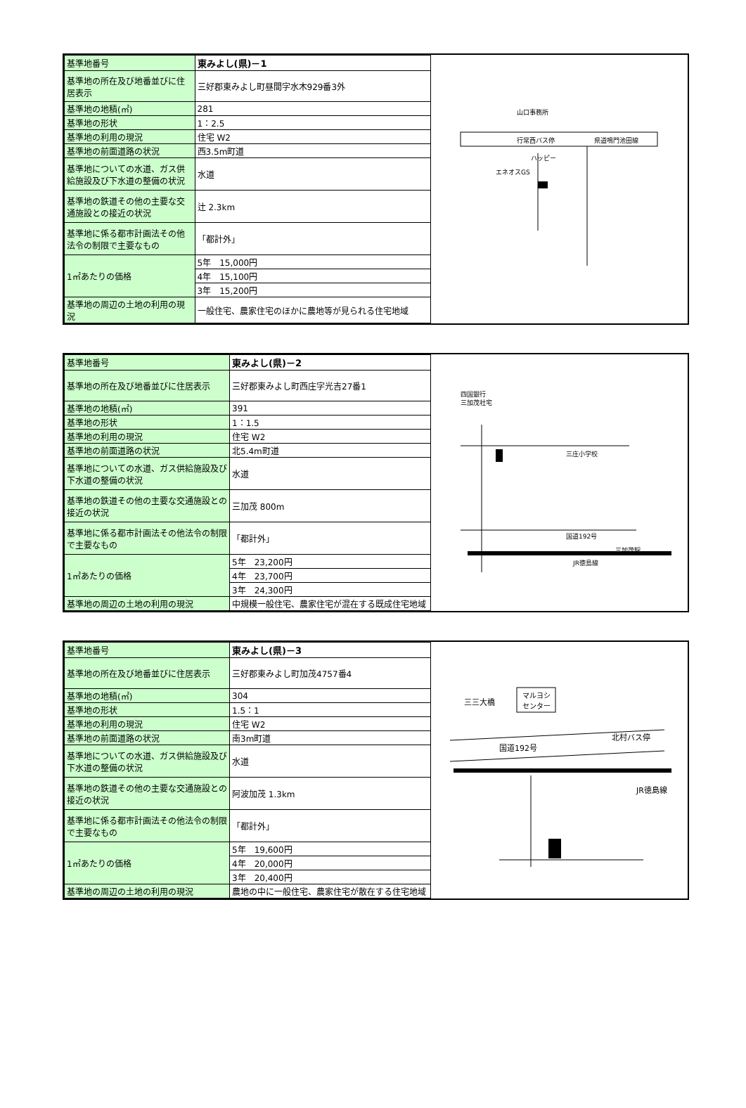| 基準地番号 | 東みよし(県)－1 |
| 基準地の所在及び地番並びに住居表示 | 三好郡東みよし町昼間字水木929番3外 |
| 基準地の地積(㎡) | 281 |
| 基準地の形状 | 1：2.5 |
| 基準地の利用の現況 | 住宅 W2 |
| 基準地の前面道路の状況 | 西3.5m町道 |
| 基準地についての水道、ガス供給施設及び下水道の整備の状況 | 水道 |
| 基準地の鉄道その他の主要な交通施設との接近の状況 | 辻 2.3km |
| 基準地に係る都市計画法その他法令の制限で主要なもの | 「都計外」 |
| 1㎡あたりの価格 | 5年 15,000円 |
| | 4年 15,100円 |
| | 3年 15,200円 |
| 基準地の周辺の土地の利用の現況 | 一般住宅、農家住宅のほかに農地等が見られる住宅地域 |
山口事務所
行常西バス停
県道鳴門池田線
エネオスGS
ハッピー
| 基準地番号 | 東みよし(県)－2 |
| 基準地の所在及び地番並びに住居表示 | 三好郡東みよし町西庄字光吉27番1 |
| 基準地の地積(㎡) | 391 |
| 基準地の形状 | 1：1.5 |
| 基準地の利用の現況 | 住宅 W2 |
| 基準地の前面道路の状況 | 北5.4m町道 |
| 基準地についての水道、ガス供給施設及び下水道の整備の状況 | 水道 |
| 基準地の鉄道その他の主要な交通施設との接近の状況 | 三加茂 800m |
| 基準地に係る都市計画法その他法令の制限で主要なもの | 「都計外」 |
| 1㎡あたりの価格 | 5年 23,200円 |
| | 4年 23,700円 |
| | 3年 24,300円 |
| 基準地の周辺の土地の利用の現況 | 中規模一般住宅、農家住宅が混在する既成住宅地域 |
四国銀行
三加茂社宅
三庄小学校
国道192号
JR徳島線
三加茂駅
| 基準地番号 | 東みよし(県)－3 |
| 基準地の所在及び地番並びに住居表示 | 三好郡東みよし町加茂4757番4 |
| 基準地の地積(㎡) | 304 |
| 基準地の形状 | 1.5：1 |
| 基準地の利用の現況 | 住宅 W2 |
| 基準地の前面道路の状況 | 南3m町道 |
| 基準地についての水道、ガス供給施設及び下水道の整備の状況 | 水道 |
| 基準地の鉄道その他の主要な交通施設との接近の状況 | 阿波加茂 1.3km |
| 基準地に係る都市計画法その他法令の制限で主要なもの | 「都計外」 |
| 1㎡あたりの価格 | 5年 19,600円 |
| | 4年 20,000円 |
| | 3年 20,400円 |
| 基準地の周辺の土地の利用の現況 | 農地の中に一般住宅、農家住宅が散在する住宅地域 |
三三大橋
マルヨシ
センター
国道192号
北村バス停
JR徳島線